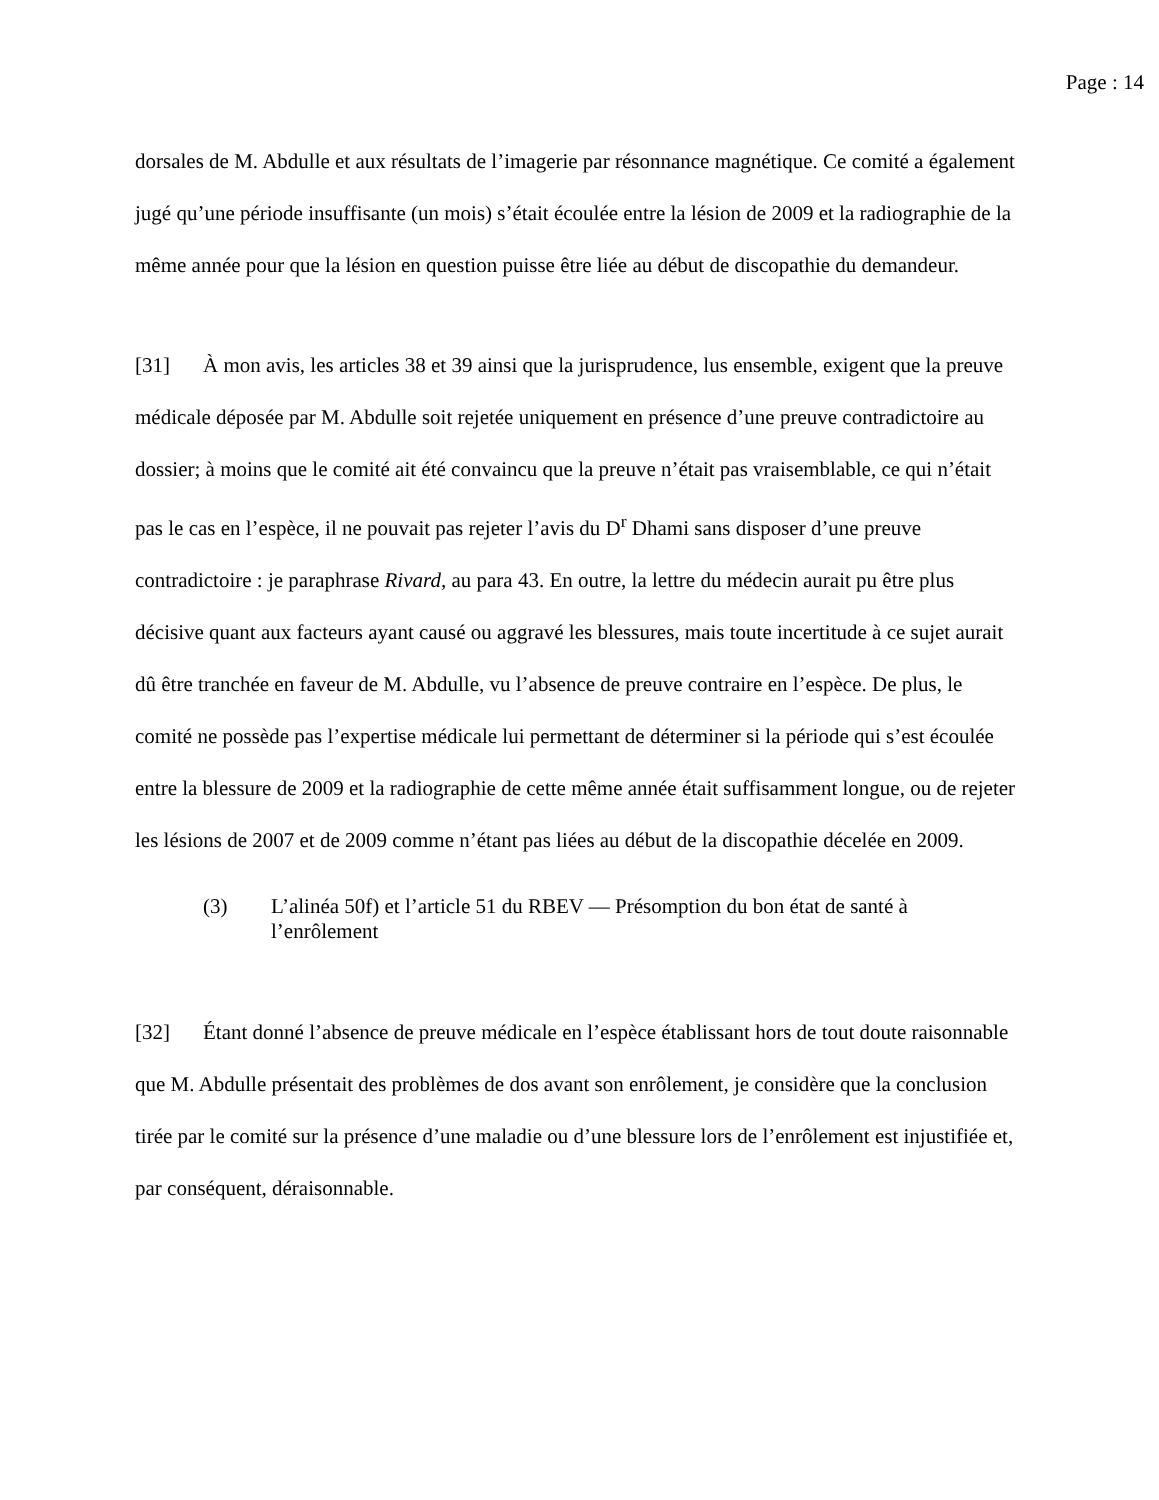Page : 14
dorsales de M. Abdulle et aux résultats de l’imagerie par résonnance magnétique. Ce comité a également jugé qu’une période insuffisante (un mois) s’était écoulée entre la lésion de 2009 et la radiographie de la même année pour que la lésion en question puisse être liée au début de discopathie du demandeur.
[31] À mon avis, les articles 38 et 39 ainsi que la jurisprudence, lus ensemble, exigent que la preuve médicale déposée par M. Abdulle soit rejetée uniquement en présence d’une preuve contradictoire au dossier; à moins que le comité ait été convaincu que la preuve n’était pas vraisemblable, ce qui n’était pas le cas en l’espèce, il ne pouvait pas rejeter l’avis du D<sup>r</sup> Dhami sans disposer d’une preuve contradictoire : je paraphrase Rivard, au para 43. En outre, la lettre du médecin aurait pu être plus décisive quant aux facteurs ayant causé ou aggravé les blessures, mais toute incertitude à ce sujet aurait dû être tranchée en faveur de M. Abdulle, vu l’absence de preuve contraire en l’espèce. De plus, le comité ne possède pas l’expertise médicale lui permettant de déterminer si la période qui s’est écoulée entre la blessure de 2009 et la radiographie de cette même année était suffisamment longue, ou de rejeter les lésions de 2007 et de 2009 comme n’étant pas liées au début de la discopathie décelée en 2009.
(3) L’alinéa 50f) et l’article 51 du RBEV — Présomption du bon état de santé à l’enrôlement
[32] Étant donné l’absence de preuve médicale en l’espèce établissant hors de tout doute raisonnable que M. Abdulle présentait des problèmes de dos avant son enrôlement, je considère que la conclusion tirée par le comité sur la présence d’une maladie ou d’une blessure lors de l’enrôlement est injustifiée et, par conséquent, déraisonnable.